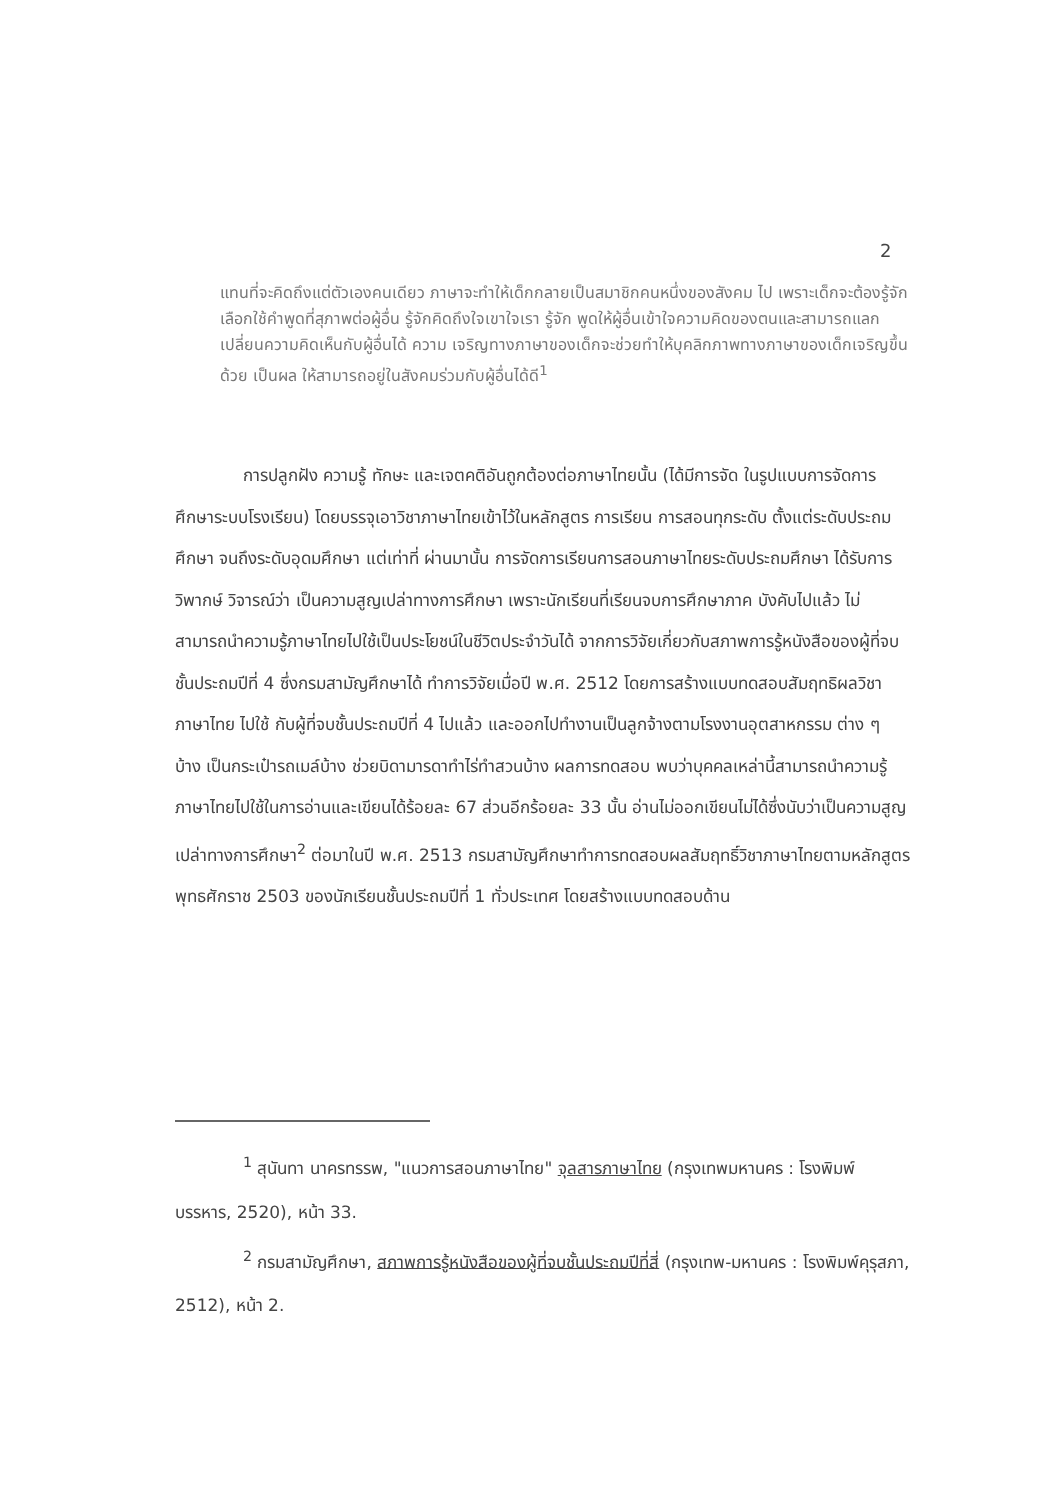2
แทนที่จะคิดถึงแต่ตัวเองคนเดียว ภาษาจะทำให้เด็กกลายเป็นสมาชิกคนหนึ่งของสังคม ไป เพราะเด็กจะต้องรู้จักเลือกใช้คำพูดที่สุภาพต่อผู้อื่น รู้จักคิดถึงใจเขาใจเรา รู้จัก พูดให้ผู้อื่นเข้าใจความคิดของตนและสามารถแลกเปลี่ยนความคิดเห็นกับผู้อื่นได้ ความ เจริญทางภาษาของเด็กจะช่วยทำให้บุคลิกภาพทางภาษาของเด็กเจริญขึ้นด้วย เป็นผล ให้สามารถอยู่ในสังคมร่วมกับผู้อื่นได้ดี<sup>1</sup>
    การปลูกฝัง ความรู้ ทักษะ และเจตคติอันถูกต้องต่อภาษาไทยนั้น (ได้มีการจัด ในรูปแบบการจัดการศึกษาระบบโรงเรียน) โดยบรรจุเอาวิชาภาษาไทยเข้าไว้ในหลักสูตร การเรียน การสอนทุกระดับ ตั้งแต่ระดับประถมศึกษา จนถึงระดับอุดมศึกษา แต่เท่าที่ ผ่านมานั้น การจัดการเรียนการสอนภาษาไทยระดับประถมศึกษา ได้รับการวิพากษ์ วิจารณ์ว่า เป็นความสูญเปล่าทางการศึกษา เพราะนักเรียนที่เรียนจบการศึกษาภาค บังคับไปแล้ว ไม่สามารถนำความรู้ภาษาไทยไปใช้เป็นประโยชน์ในชีวิตประจำวันได้ จากการวิจัยเกี่ยวกับสภาพการรู้หนังสือของผู้ที่จบชั้นประถมปีที่ 4 ซึ่งกรมสามัญศึกษาได้ ทำการวิจัยเมื่อปี พ.ศ. 2512 โดยการสร้างแบบทดสอบสัมฤทธิผลวิชาภาษาไทย ไปใช้ กับผู้ที่จบชั้นประถมปีที่ 4 ไปแล้ว และออกไปทำงานเป็นลูกจ้างตามโรงงานอุตสาหกรรม ต่าง ๆ บ้าง เป็นกระเป๋ารถเมล์บ้าง ช่วยบิดามารดาทำไร่ทำสวนบ้าง ผลการทดสอบ พบว่าบุคคลเหล่านี้สามารถนำความรู้ภาษาไทยไปใช้ในการอ่านและเขียนได้ร้อยละ 67 ส่วนอีกร้อยละ 33 นั้น อ่านไม่ออกเขียนไม่ได้ซึ่งนับว่าเป็นความสูญเปล่าทางการศึกษา<sup>2</sup> ต่อมาในปี พ.ศ. 2513 กรมสามัญศึกษาทำการทดสอบผลสัมฤทธิ์วิชาภาษาไทยตามหลักสูตร พุทธศักราช 2503 ของนักเรียนชั้นประถมปีที่ 1 ทั่วประเทศ โดยสร้างแบบทดสอบด้าน
    <sup>1</sup> สุนันทา นาครทรรพ, "แนวการสอนภาษาไทย" จุลสารภาษาไทย (กรุงเทพมหานคร : โรงพิมพ์บรรหาร, 2520), หน้า 33.
    <sup>2</sup> กรมสามัญศึกษา, สภาพการรู้หนังสือของผู้ที่จบชั้นประถมปีที่สี่ (กรุงเทพ-มหานคร : โรงพิมพ์คุรุสภา, 2512), หน้า 2.